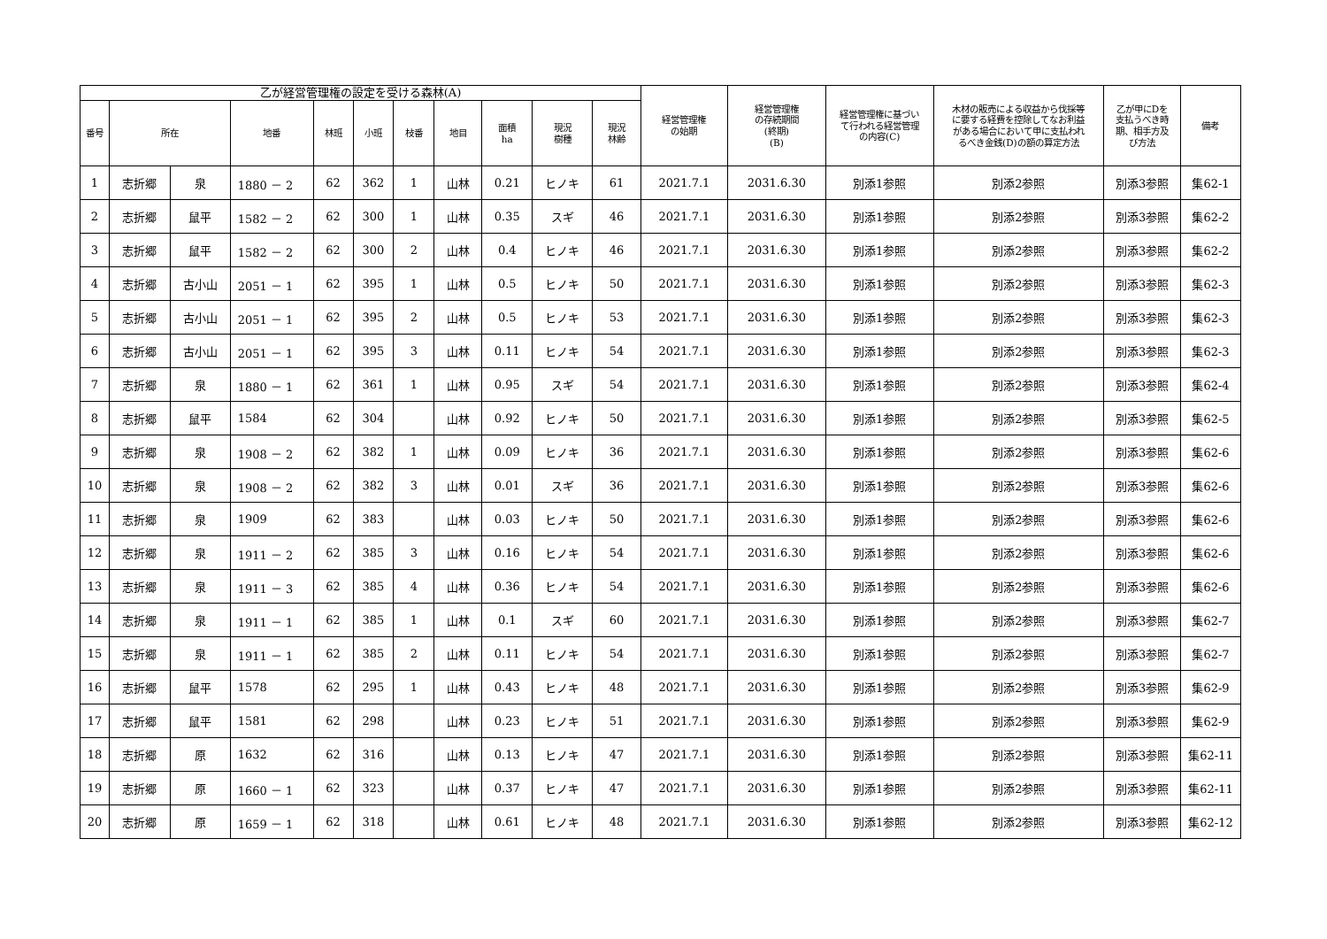| 乙が経営管理権の設定を受ける森林(A) | | | | | | | | | | | 経営管理権 の始期 | 経営管理権 の存続期間 (終期) (B) | 経営管理権に基づい て行われる経営管理 の内容(C) | 木材の販売による収益から伐採等 に要する経費を控除してなお利益 がある場合において甲に支払われ るべき金銭(D)の額の算定方法 | 乙が甲にDを 支払うべき時 期、相手方及 び方法 | 備考 |
| --- | --- | --- | --- | --- | --- | --- | --- | --- | --- | --- | --- | --- | --- | --- | --- | --- |
| 番号 | 所在 | | 地番 | 林班 | 小班 | 枝番 | 地目 | 面積 ha | 現況 樹種 | 現況 林齢 | | | | | | |
| 1 | 志折郷 | 泉 | 1880 － 2 | 62 | 362 | 1 | 山林 | 0.21 | ヒノキ | 61 | 2021.7.1 | 2031.6.30 | 別添1参照 | 別添2参照 | 別添3参照 | 集62-1 |
| 2 | 志折郷 | 鼠平 | 1582 － 2 | 62 | 300 | 1 | 山林 | 0.35 | スギ | 46 | 2021.7.1 | 2031.6.30 | 別添1参照 | 別添2参照 | 別添3参照 | 集62-2 |
| 3 | 志折郷 | 鼠平 | 1582 － 2 | 62 | 300 | 2 | 山林 | 0.4 | ヒノキ | 46 | 2021.7.1 | 2031.6.30 | 別添1参照 | 別添2参照 | 別添3参照 | 集62-2 |
| 4 | 志折郷 | 古小山 | 2051 － 1 | 62 | 395 | 1 | 山林 | 0.5 | ヒノキ | 50 | 2021.7.1 | 2031.6.30 | 別添1参照 | 別添2参照 | 別添3参照 | 集62-3 |
| 5 | 志折郷 | 古小山 | 2051 － 1 | 62 | 395 | 2 | 山林 | 0.5 | ヒノキ | 53 | 2021.7.1 | 2031.6.30 | 別添1参照 | 別添2参照 | 別添3参照 | 集62-3 |
| 6 | 志折郷 | 古小山 | 2051 － 1 | 62 | 395 | 3 | 山林 | 0.11 | ヒノキ | 54 | 2021.7.1 | 2031.6.30 | 別添1参照 | 別添2参照 | 別添3参照 | 集62-3 |
| 7 | 志折郷 | 泉 | 1880 － 1 | 62 | 361 | 1 | 山林 | 0.95 | スギ | 54 | 2021.7.1 | 2031.6.30 | 別添1参照 | 別添2参照 | 別添3参照 | 集62-4 |
| 8 | 志折郷 | 鼠平 | 1584 | 62 | 304 | | 山林 | 0.92 | ヒノキ | 50 | 2021.7.1 | 2031.6.30 | 別添1参照 | 別添2参照 | 別添3参照 | 集62-5 |
| 9 | 志折郷 | 泉 | 1908 － 2 | 62 | 382 | 1 | 山林 | 0.09 | ヒノキ | 36 | 2021.7.1 | 2031.6.30 | 別添1参照 | 別添2参照 | 別添3参照 | 集62-6 |
| 10 | 志折郷 | 泉 | 1908 － 2 | 62 | 382 | 3 | 山林 | 0.01 | スギ | 36 | 2021.7.1 | 2031.6.30 | 別添1参照 | 別添2参照 | 別添3参照 | 集62-6 |
| 11 | 志折郷 | 泉 | 1909 | 62 | 383 | | 山林 | 0.03 | ヒノキ | 50 | 2021.7.1 | 2031.6.30 | 別添1参照 | 別添2参照 | 別添3参照 | 集62-6 |
| 12 | 志折郷 | 泉 | 1911 － 2 | 62 | 385 | 3 | 山林 | 0.16 | ヒノキ | 54 | 2021.7.1 | 2031.6.30 | 別添1参照 | 別添2参照 | 別添3参照 | 集62-6 |
| 13 | 志折郷 | 泉 | 1911 － 3 | 62 | 385 | 4 | 山林 | 0.36 | ヒノキ | 54 | 2021.7.1 | 2031.6.30 | 別添1参照 | 別添2参照 | 別添3参照 | 集62-6 |
| 14 | 志折郷 | 泉 | 1911 － 1 | 62 | 385 | 1 | 山林 | 0.1 | スギ | 60 | 2021.7.1 | 2031.6.30 | 別添1参照 | 別添2参照 | 別添3参照 | 集62-7 |
| 15 | 志折郷 | 泉 | 1911 － 1 | 62 | 385 | 2 | 山林 | 0.11 | ヒノキ | 54 | 2021.7.1 | 2031.6.30 | 別添1参照 | 別添2参照 | 別添3参照 | 集62-7 |
| 16 | 志折郷 | 鼠平 | 1578 | 62 | 295 | 1 | 山林 | 0.43 | ヒノキ | 48 | 2021.7.1 | 2031.6.30 | 別添1参照 | 別添2参照 | 別添3参照 | 集62-9 |
| 17 | 志折郷 | 鼠平 | 1581 | 62 | 298 | | 山林 | 0.23 | ヒノキ | 51 | 2021.7.1 | 2031.6.30 | 別添1参照 | 別添2参照 | 別添3参照 | 集62-9 |
| 18 | 志折郷 | 原 | 1632 | 62 | 316 | | 山林 | 0.13 | ヒノキ | 47 | 2021.7.1 | 2031.6.30 | 別添1参照 | 別添2参照 | 別添3参照 | 集62-11 |
| 19 | 志折郷 | 原 | 1660 － 1 | 62 | 323 | | 山林 | 0.37 | ヒノキ | 47 | 2021.7.1 | 2031.6.30 | 別添1参照 | 別添2参照 | 別添3参照 | 集62-11 |
| 20 | 志折郷 | 原 | 1659 － 1 | 62 | 318 | | 山林 | 0.61 | ヒノキ | 48 | 2021.7.1 | 2031.6.30 | 別添1参照 | 別添2参照 | 別添3参照 | 集62-12 |